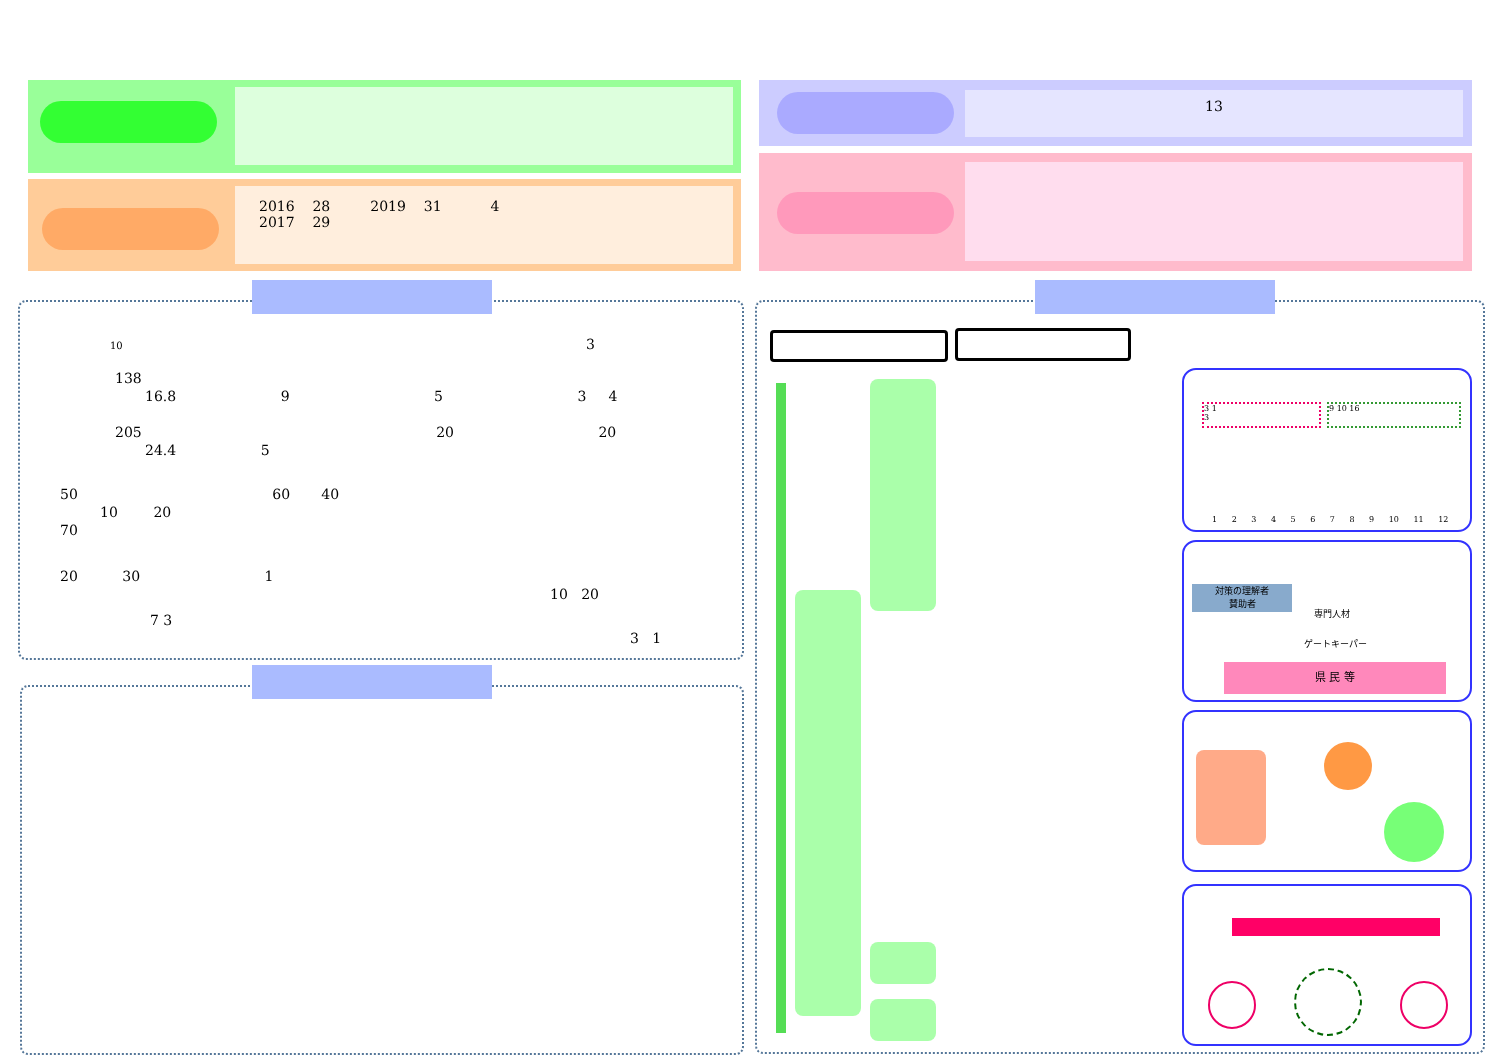2016 28 2019 31 4
2017 29
13
10 3
138
16.8 9 5 3 4
205 20 20
24.4 5
50 60 40
10 20
70
20 30 1
10 20
7 3
3 1
3 1
3
9 10 16
1 2 3 4 5 6 7 8 9 10 11 12
対策の理解者
賛助者
専門人材
ゲートキーパー
県 民 等